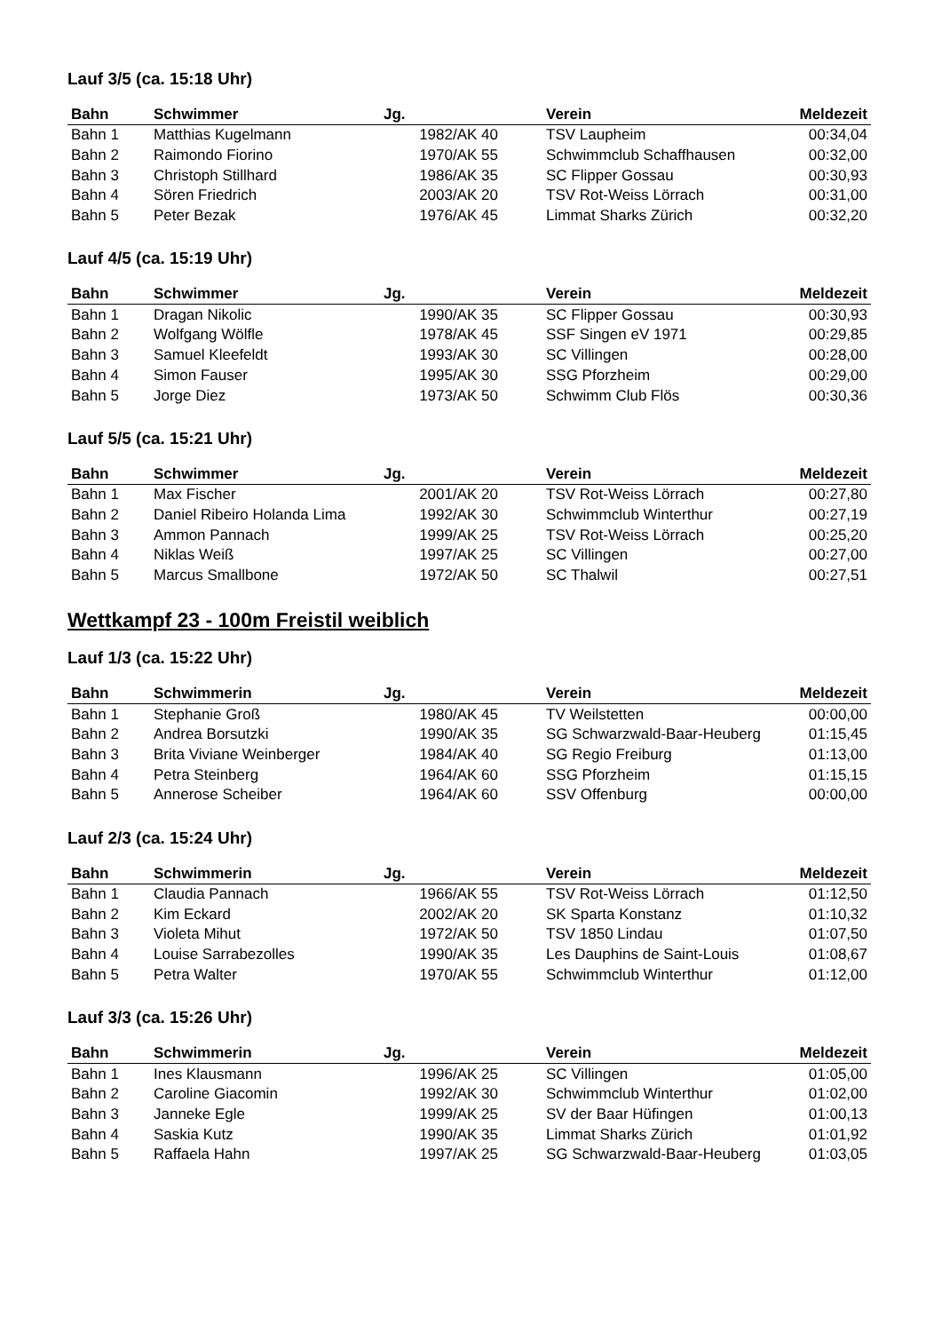Lauf 3/5 (ca. 15:18 Uhr)
| Bahn | Schwimmer | Jg. | Verein | Meldezeit |
| --- | --- | --- | --- | --- |
| Bahn 1 | Matthias Kugelmann | 1982/AK 40 | TSV Laupheim | 00:34,04 |
| Bahn 2 | Raimondo Fiorino | 1970/AK 55 | Schwimmclub Schaffhausen | 00:32,00 |
| Bahn 3 | Christoph Stillhard | 1986/AK 35 | SC Flipper Gossau | 00:30,93 |
| Bahn 4 | Sören Friedrich | 2003/AK 20 | TSV Rot-Weiss Lörrach | 00:31,00 |
| Bahn 5 | Peter Bezak | 1976/AK 45 | Limmat Sharks Zürich | 00:32,20 |
Lauf 4/5 (ca. 15:19 Uhr)
| Bahn | Schwimmer | Jg. | Verein | Meldezeit |
| --- | --- | --- | --- | --- |
| Bahn 1 | Dragan Nikolic | 1990/AK 35 | SC Flipper Gossau | 00:30,93 |
| Bahn 2 | Wolfgang Wölfle | 1978/AK 45 | SSF Singen eV 1971 | 00:29,85 |
| Bahn 3 | Samuel Kleefeldt | 1993/AK 30 | SC Villingen | 00:28,00 |
| Bahn 4 | Simon Fauser | 1995/AK 30 | SSG Pforzheim | 00:29,00 |
| Bahn 5 | Jorge Diez | 1973/AK 50 | Schwimm Club Flös | 00:30,36 |
Lauf 5/5 (ca. 15:21 Uhr)
| Bahn | Schwimmer | Jg. | Verein | Meldezeit |
| --- | --- | --- | --- | --- |
| Bahn 1 | Max Fischer | 2001/AK 20 | TSV Rot-Weiss Lörrach | 00:27,80 |
| Bahn 2 | Daniel Ribeiro Holanda Lima | 1992/AK 30 | Schwimmclub Winterthur | 00:27,19 |
| Bahn 3 | Ammon Pannach | 1999/AK 25 | TSV Rot-Weiss Lörrach | 00:25,20 |
| Bahn 4 | Niklas Weiß | 1997/AK 25 | SC Villingen | 00:27,00 |
| Bahn 5 | Marcus Smallbone | 1972/AK 50 | SC Thalwil | 00:27,51 |
Wettkampf 23 - 100m Freistil weiblich
Lauf 1/3 (ca. 15:22 Uhr)
| Bahn | Schwimmerin | Jg. | Verein | Meldezeit |
| --- | --- | --- | --- | --- |
| Bahn 1 | Stephanie Groß | 1980/AK 45 | TV Weilstetten | 00:00,00 |
| Bahn 2 | Andrea Borsutzki | 1990/AK 35 | SG Schwarzwald-Baar-Heuberg | 01:15,45 |
| Bahn 3 | Brita Viviane Weinberger | 1984/AK 40 | SG Regio Freiburg | 01:13,00 |
| Bahn 4 | Petra Steinberg | 1964/AK 60 | SSG Pforzheim | 01:15,15 |
| Bahn 5 | Annerose Scheiber | 1964/AK 60 | SSV Offenburg | 00:00,00 |
Lauf 2/3 (ca. 15:24 Uhr)
| Bahn | Schwimmerin | Jg. | Verein | Meldezeit |
| --- | --- | --- | --- | --- |
| Bahn 1 | Claudia Pannach | 1966/AK 55 | TSV Rot-Weiss Lörrach | 01:12,50 |
| Bahn 2 | Kim Eckard | 2002/AK 20 | SK Sparta Konstanz | 01:10,32 |
| Bahn 3 | Violeta Mihut | 1972/AK 50 | TSV 1850 Lindau | 01:07,50 |
| Bahn 4 | Louise Sarrabezolles | 1990/AK 35 | Les Dauphins de Saint-Louis | 01:08,67 |
| Bahn 5 | Petra Walter | 1970/AK 55 | Schwimmclub Winterthur | 01:12,00 |
Lauf 3/3 (ca. 15:26 Uhr)
| Bahn | Schwimmerin | Jg. | Verein | Meldezeit |
| --- | --- | --- | --- | --- |
| Bahn 1 | Ines Klausmann | 1996/AK 25 | SC Villingen | 01:05,00 |
| Bahn 2 | Caroline Giacomin | 1992/AK 30 | Schwimmclub Winterthur | 01:02,00 |
| Bahn 3 | Janneke Egle | 1999/AK 25 | SV der Baar Hüfingen | 01:00,13 |
| Bahn 4 | Saskia Kutz | 1990/AK 35 | Limmat Sharks Zürich | 01:01,92 |
| Bahn 5 | Raffaela Hahn | 1997/AK 25 | SG Schwarzwald-Baar-Heuberg | 01:03,05 |